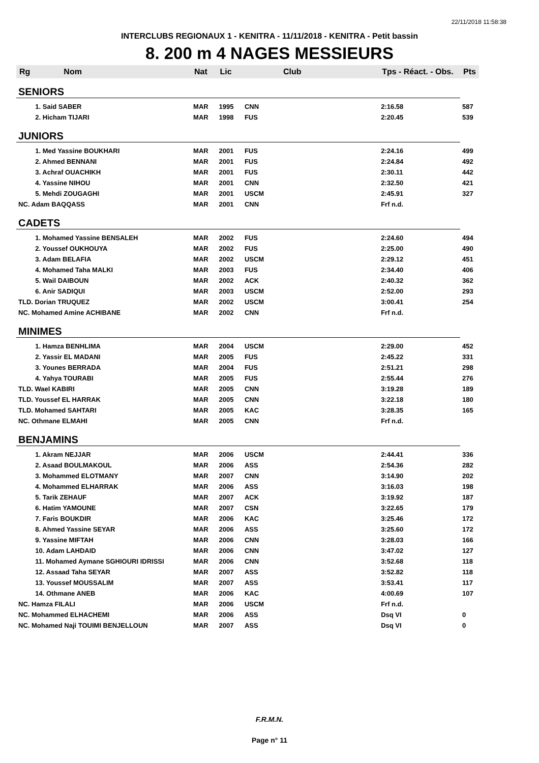22/11/2018 11:58:38
INTERCLUBS REGIONAUX 1 - KENITRA - 11/11/2018 - KENITRA - Petit bassin
8. 200 m 4 NAGES MESSIEURS
| Rg | Nom | Nat | Lic | Club | Tps - Réact. - Obs. | Pts |
| --- | --- | --- | --- | --- | --- | --- |
| SENIORS | | | | | | |
| | 1. Said SABER | MAR | 1995 | CNN | 2:16.58 | 587 |
| | 2. Hicham TIJARI | MAR | 1998 | FUS | 2:20.45 | 539 |
| JUNIORS | | | | | | |
| | 1. Med Yassine BOUKHARI | MAR | 2001 | FUS | 2:24.16 | 499 |
| | 2. Ahmed BENNANI | MAR | 2001 | FUS | 2:24.84 | 492 |
| | 3. Achraf OUACHIKH | MAR | 2001 | FUS | 2:30.11 | 442 |
| | 4. Yassine NIHOU | MAR | 2001 | CNN | 2:32.50 | 421 |
| | 5. Mehdi ZOUGAGHI | MAR | 2001 | USCM | 2:45.91 | 327 |
| NC. Adam BAQQASS | | MAR | 2001 | CNN | Frf n.d. | |
| CADETS | | | | | | |
| | 1. Mohamed Yassine BENSALEH | MAR | 2002 | FUS | 2:24.60 | 494 |
| | 2. Youssef OUKHOUYA | MAR | 2002 | FUS | 2:25.00 | 490 |
| | 3. Adam BELAFIA | MAR | 2002 | USCM | 2:29.12 | 451 |
| | 4. Mohamed Taha MALKI | MAR | 2003 | FUS | 2:34.40 | 406 |
| | 5. Wail DAIBOUN | MAR | 2002 | ACK | 2:40.32 | 362 |
| | 6. Anir SADIQUI | MAR | 2003 | USCM | 2:52.00 | 293 |
| TLD. Dorian TRUQUEZ | | MAR | 2002 | USCM | 3:00.41 | 254 |
| NC. Mohamed Amine ACHIBANE | | MAR | 2002 | CNN | Frf n.d. | |
| MINIMES | | | | | | |
| | 1. Hamza BENHLIMA | MAR | 2004 | USCM | 2:29.00 | 452 |
| | 2. Yassir EL MADANI | MAR | 2005 | FUS | 2:45.22 | 331 |
| | 3. Younes BERRADA | MAR | 2004 | FUS | 2:51.21 | 298 |
| | 4. Yahya TOURABI | MAR | 2005 | FUS | 2:55.44 | 276 |
| TLD. Wael KABIRI | | MAR | 2005 | CNN | 3:19.28 | 189 |
| TLD. Youssef EL HARRAK | | MAR | 2005 | CNN | 3:22.18 | 180 |
| TLD. Mohamed SAHTARI | | MAR | 2005 | KAC | 3:28.35 | 165 |
| NC. Othmane ELMAHI | | MAR | 2005 | CNN | Frf n.d. | |
| BENJAMINS | | | | | | |
| | 1. Akram NEJJAR | MAR | 2006 | USCM | 2:44.41 | 336 |
| | 2. Asaad BOULMAKOUL | MAR | 2006 | ASS | 2:54.36 | 282 |
| | 3. Mohammed ELOTMANY | MAR | 2007 | CNN | 3:14.90 | 202 |
| | 4. Mohammed ELHARRAK | MAR | 2006 | ASS | 3:16.03 | 198 |
| | 5. Tarik ZEHAUF | MAR | 2007 | ACK | 3:19.92 | 187 |
| | 6. Hatim YAMOUNE | MAR | 2007 | CSN | 3:22.65 | 179 |
| | 7. Faris BOUKDIR | MAR | 2006 | KAC | 3:25.46 | 172 |
| | 8. Ahmed Yassine SEYAR | MAR | 2006 | ASS | 3:25.60 | 172 |
| | 9. Yassine MIFTAH | MAR | 2006 | CNN | 3:28.03 | 166 |
| | 10. Adam LAHDAID | MAR | 2006 | CNN | 3:47.02 | 127 |
| | 11. Mohamed Aymane SGHIOURI IDRISSI | MAR | 2006 | CNN | 3:52.68 | 118 |
| | 12. Assaad Taha SEYAR | MAR | 2007 | ASS | 3:52.82 | 118 |
| | 13. Youssef MOUSSALIM | MAR | 2007 | ASS | 3:53.41 | 117 |
| | 14. Othmane ANEB | MAR | 2006 | KAC | 4:00.69 | 107 |
| NC. Hamza FILALI | | MAR | 2006 | USCM | Frf n.d. | |
| NC. Mohammed ELHACHEMI | | MAR | 2006 | ASS | Dsq VI | 0 |
| NC. Mohamed Naji TOUIMI BENJELLOUN | | MAR | 2007 | ASS | Dsq VI | 0 |
F.R.M.N.
Page n° 11